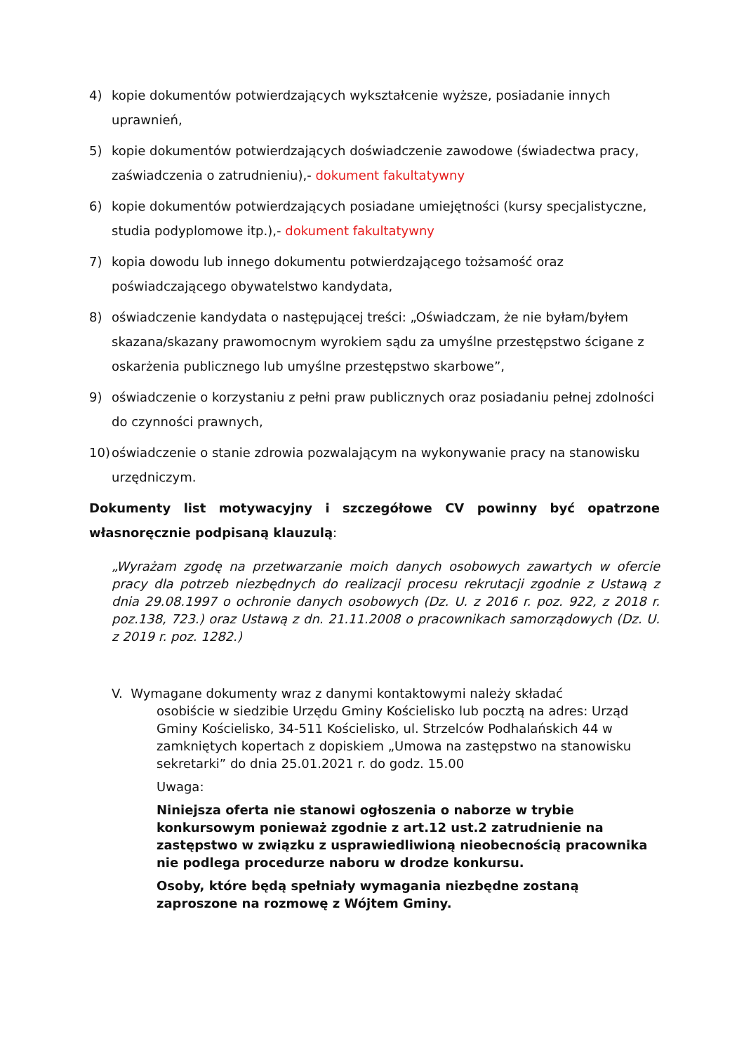4) kopie dokumentów potwierdzających wykształcenie wyższe, posiadanie innych uprawnień,
5) kopie dokumentów potwierdzających doświadczenie zawodowe (świadectwa pracy, zaświadczenia o zatrudnieniu),- dokument fakultatywny
6) kopie dokumentów potwierdzających posiadane umiejętności (kursy specjalistyczne, studia podyplomowe itp.),- dokument fakultatywny
7) kopia dowodu lub innego dokumentu potwierdzającego tożsamość oraz poświadczającego obywatelstwo kandydata,
8) oświadczenie kandydata o następującej treści: „Oświadczam, że nie byłam/byłem skazana/skazany prawomocnym wyrokiem sądu za umyślne przestępstwo ścigane z oskarżenia publicznego lub umyślne przestępstwo skarbowe”,
9) oświadczenie o korzystaniu z pełni praw publicznych oraz posiadaniu pełnej zdolności do czynności prawnych,
10) oświadczenie o stanie zdrowia pozwalającym na wykonywanie pracy na stanowisku urzędniczym.
Dokumenty list motywacyjny i szczegółowe CV powinny być opatrzone własnoręcznie podpisaną klauzulą:
„Wyrażam zgodę na przetwarzanie moich danych osobowych zawartych w ofercie pracy dla potrzeb niezbędnych do realizacji procesu rekrutacji zgodnie z Ustawą z dnia 29.08.1997 o ochronie danych osobowych (Dz. U. z 2016 r. poz. 922, z 2018 r. poz.138, 723.) oraz Ustawą z dn. 21.11.2008 o pracownikach samorządowych (Dz. U. z 2019 r. poz. 1282.)
V. Wymagane dokumenty wraz z danymi kontaktowymi należy składać
osobiście w siedzibie Urzędu Gminy Kościelisko lub pocztą na adres: Urząd Gminy Kościelisko, 34-511 Kościelisko, ul. Strzelców Podhalańskich 44 w zamkniętych kopertach z dopiskiem „Umowa na zastępstwo na stanowisku sekretarki” do dnia 25.01.2021 r. do godz. 15.00
Uwaga:
Niniejsza oferta nie stanowi ogłoszenia o naborze w trybie konkursowym ponieważ zgodnie z art.12 ust.2 zatrudnienie na zastępstwo w związku z usprawiedliwioną nieobecnością pracownika nie podlega procedurze naboru w drodze konkursu.
Osoby, które będą spełniały wymagania niezbędne zostaną zaproszone na rozmowę z Wójtem Gminy.